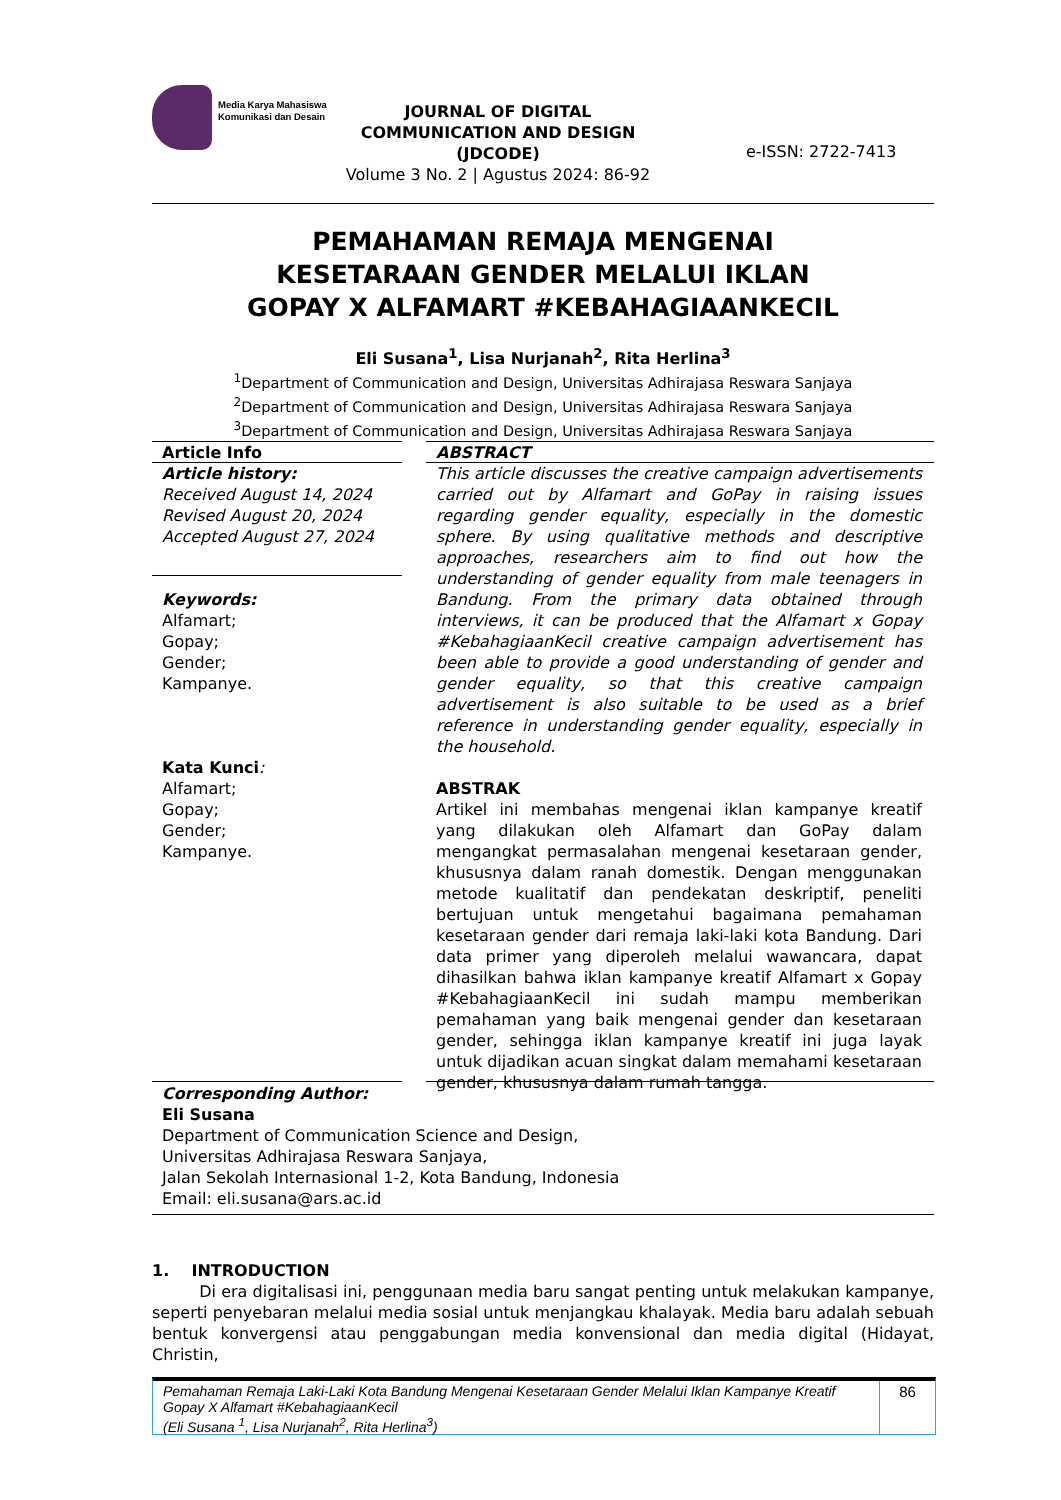Media Karya Mahasiswa Komunikasi dan Desain
JOURNAL OF DIGITAL COMMUNICATION AND DESIGN (JDCODE)
Volume 3 No. 2 | Agustus 2024: 86-92
e-ISSN: 2722-7413
PEMAHAMAN REMAJA MENGENAI
KESETARAAN GENDER MELALUI IKLAN
GOPAY X ALFAMART #KEBAHAGIAANKECIL
Eli Susana<sup>1</sup>, Lisa Nurjanah<sup>2</sup>, Rita Herlina<sup>3</sup>
<sup>1</sup> Department of Communication and Design, Universitas Adhirajasa Reswara Sanjaya
<sup>2</sup> Department of Communication and Design, Universitas Adhirajasa Reswara Sanjaya
<sup>3</sup> Department of Communication and Design, Universitas Adhirajasa Reswara Sanjaya
Article Info
Article history:
Received August 14, 2024
Revised August 20, 2024
Accepted August 27, 2024
Keywords:
Alfamart;
Gopay;
Gender;
Kampanye.
Kata Kunci:
Alfamart;
Gopay;
Gender;
Kampanye.
ABSTRACT
This article discusses the creative campaign advertisements carried out by Alfamart and GoPay in raising issues regarding gender equality, especially in the domestic sphere. By using qualitative methods and descriptive approaches, researchers aim to find out how the understanding of gender equality from male teenagers in Bandung. From the primary data obtained through interviews, it can be produced that the Alfamart x Gopay #KebahagiaanKecil creative campaign advertisement has been able to provide a good understanding of gender and gender equality, so that this creative campaign advertisement is also suitable to be used as a brief reference in understanding gender equality, especially in the household.
ABSTRAK
Artikel ini membahas mengenai iklan kampanye kreatif yang dilakukan oleh Alfamart dan GoPay dalam mengangkat permasalahan mengenai kesetaraan gender, khususnya dalam ranah domestik. Dengan menggunakan metode kualitatif dan pendekatan deskriptif, peneliti bertujuan untuk mengetahui bagaimana pemahaman kesetaraan gender dari remaja laki-laki kota Bandung. Dari data primer yang diperoleh melalui wawancara, dapat dihasilkan bahwa iklan kampanye kreatif Alfamart x Gopay #KebahagiaanKecil ini sudah mampu memberikan pemahaman yang baik mengenai gender dan kesetaraan gender, sehingga iklan kampanye kreatif ini juga layak untuk dijadikan acuan singkat dalam memahami kesetaraan gender, khususnya dalam rumah tangga.
Corresponding Author:
Eli Susana
Department of Communication Science and Design,
Universitas Adhirajasa Reswara Sanjaya,
Jalan Sekolah Internasional 1-2, Kota Bandung, Indonesia
Email: eli.susana@ars.ac.id
1. INTRODUCTION
Di era digitalisasi ini, penggunaan media baru sangat penting untuk melakukan kampanye, seperti penyebaran melalui media sosial untuk menjangkau khalayak. Media baru adalah sebuah bentuk konvergensi atau penggabungan media konvensional dan media digital (Hidayat, Christin,
Pemahaman Remaja Laki-Laki Kota Bandung Mengenai Kesetaraan Gender Melalui Iklan Kampanye Kreatif Gopay X Alfamart #KebahagiaanKecil
(Eli Susana <sup>1</sup>, Lisa Nurjanah<sup>2</sup>, Rita Herlina<sup>3</sup>)
86